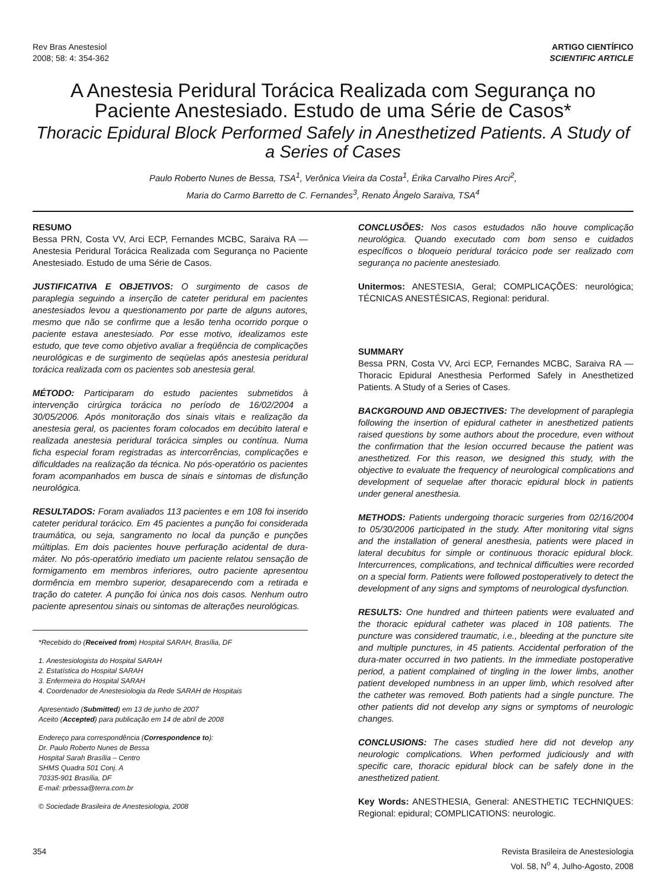Rev Bras Anestesiol
2008; 58: 4: 354-362
ARTIGO CIENTÍFICO
SCIENTIFIC ARTICLE
A Anestesia Peridural Torácica Realizada com Segurança no Paciente Anestesiado. Estudo de uma Série de Casos*
Thoracic Epidural Block Performed Safely in Anesthetized Patients. A Study of a Series of Cases
Paulo Roberto Nunes de Bessa, TSA<sup>1</sup>, Verônica Vieira da Costa<sup>1</sup>, Érika Carvalho Pires Arci<sup>2</sup>,
Maria do Carmo Barretto de C. Fernandes<sup>3</sup>, Renato Ângelo Saraiva, TSA<sup>4</sup>
RESUMO
Bessa PRN, Costa VV, Arci ECP, Fernandes MCBC, Saraiva RA — Anestesia Peridural Torácica Realizada com Segurança no Paciente Anestesiado. Estudo de uma Série de Casos.
JUSTIFICATIVA E OBJETIVOS: O surgimento de casos de paraplegia seguindo a inserção de cateter peridural em pacientes anestesiados levou a questionamento por parte de alguns autores, mesmo que não se confirme que a lesão tenha ocorrido porque o paciente estava anestesiado. Por esse motivo, idealizamos este estudo, que teve como objetivo avaliar a freqüência de complicações neurológicas e de surgimento de seqüelas após anestesia peridural torácica realizada com os pacientes sob anestesia geral.
MÉTODO: Participaram do estudo pacientes submetidos à intervenção cirúrgica torácica no período de 16/02/2004 a 30/05/2006. Após monitoração dos sinais vitais e realização da anestesia geral, os pacientes foram colocados em decúbito lateral e realizada anestesia peridural torácica simples ou contínua. Numa ficha especial foram registradas as intercorrências, complicações e dificuldades na realização da técnica. No pós-operatório os pacientes foram acompanhados em busca de sinais e sintomas de disfunção neurológica.
RESULTADOS: Foram avaliados 113 pacientes e em 108 foi inserido cateter peridural torácico. Em 45 pacientes a punção foi considerada traumática, ou seja, sangramento no local da punção e punções múltiplas. Em dois pacientes houve perfuração acidental de dura-máter. No pós-operatório imediato um paciente relatou sensação de formigamento em membros inferiores, outro paciente apresentou dormência em membro superior, desaparecendo com a retirada e tração do cateter. A punção foi única nos dois casos. Nenhum outro paciente apresentou sinais ou sintomas de alterações neurológicas.
*Recebido do (Received from) Hospital SARAH, Brasília, DF
1. Anestesiologista do Hospital SARAH
2. Estatística do Hospital SARAH
3. Enfermeira do Hospital SARAH
4. Coordenador de Anestesiologia da Rede SARAH de Hospitais
Apresentado (Submitted) em 13 de junho de 2007
Aceito (Accepted) para publicação em 14 de abril de 2008
Endereço para correspondência (Correspondence to):
Dr. Paulo Roberto Nunes de Bessa
Hospital Sarah Brasília – Centro
SHMS Quadra 501 Conj. A
70335-901 Brasília, DF
E-mail: prbessa@terra.com.br
© Sociedade Brasileira de Anestesiologia, 2008
CONCLUSÕES: Nos casos estudados não houve complicação neurológica. Quando executado com bom senso e cuidados específicos o bloqueio peridural torácico pode ser realizado com segurança no paciente anestesiado.
Unitermos: ANESTESIA, Geral; COMPLICAÇÕES: neurológica; TÉCNICAS ANESTÉSICAS, Regional: peridural.
SUMMARY
Bessa PRN, Costa VV, Arci ECP, Fernandes MCBC, Saraiva RA — Thoracic Epidural Anesthesia Performed Safely in Anesthetized Patients. A Study of a Series of Cases.
BACKGROUND AND OBJECTIVES: The development of paraplegia following the insertion of epidural catheter in anesthetized patients raised questions by some authors about the procedure, even without the confirmation that the lesion occurred because the patient was anesthetized. For this reason, we designed this study, with the objective to evaluate the frequency of neurological complications and development of sequelae after thoracic epidural block in patients under general anesthesia.
METHODS: Patients undergoing thoracic surgeries from 02/16/2004 to 05/30/2006 participated in the study. After monitoring vital signs and the installation of general anesthesia, patients were placed in lateral decubitus for simple or continuous thoracic epidural block. Intercurrences, complications, and technical difficulties were recorded on a special form. Patients were followed postoperatively to detect the development of any signs and symptoms of neurological dysfunction.
RESULTS: One hundred and thirteen patients were evaluated and the thoracic epidural catheter was placed in 108 patients. The puncture was considered traumatic, i.e., bleeding at the puncture site and multiple punctures, in 45 patients. Accidental perforation of the dura-mater occurred in two patients. In the immediate postoperative period, a patient complained of tingling in the lower limbs, another patient developed numbness in an upper limb, which resolved after the catheter was removed. Both patients had a single puncture. The other patients did not develop any signs or symptoms of neurologic changes.
CONCLUSIONS: The cases studied here did not develop any neurologic complications. When performed judiciously and with specific care, thoracic epidural block can be safely done in the anesthetized patient.
Key Words: ANESTHESIA, General: ANESTHETIC TECHNIQUES: Regional: epidural; COMPLICATIONS: neurologic.
354 Revista Brasileira de Anestesiologia
Vol. 58, N<sup>o</sup> 4, Julho-Agosto, 2008